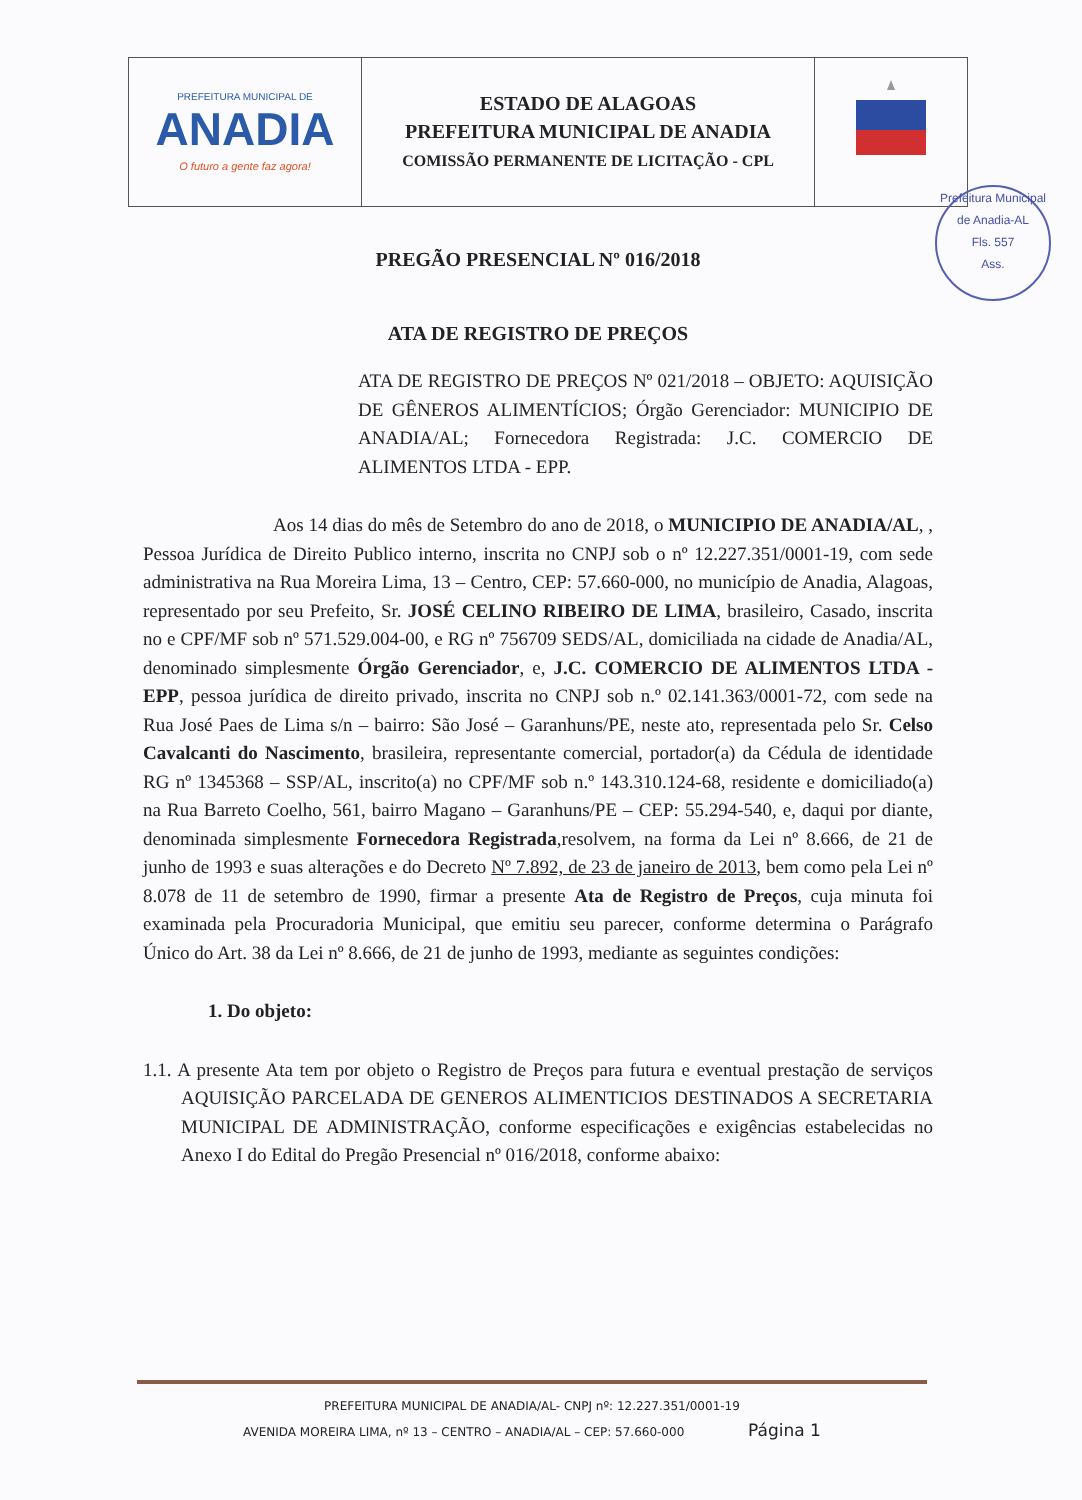| PREFEITURA MUNICIPAL DE ANADIA O futuro a gente faz agora! | ESTADO DE ALAGOAS PREFEITURA MUNICIPAL DE ANADIA COMISSÃO PERMANENTE DE LICITAÇÃO - CPL | |
Prefeitura Municipal de Anadia-AL
Fls. 557
Ass.
PREGÃO PRESENCIAL Nº 016/2018
ATA DE REGISTRO DE PREÇOS
ATA DE REGISTRO DE PREÇOS Nº 021/2018 – OBJETO: AQUISIÇÃO DE GÊNEROS ALIMENTÍCIOS; Órgão Gerenciador: MUNICIPIO DE ANADIA/AL; Fornecedora Registrada: J.C. COMERCIO DE ALIMENTOS LTDA - EPP.
Aos 14 dias do mês de Setembro do ano de 2018, o MUNICIPIO DE ANADIA/AL, , Pessoa Jurídica de Direito Publico interno, inscrita no CNPJ sob o nº 12.227.351/0001-19, com sede administrativa na Rua Moreira Lima, 13 – Centro, CEP: 57.660-000, no município de Anadia, Alagoas, representado por seu Prefeito, Sr. JOSÉ CELINO RIBEIRO DE LIMA, brasileiro, Casado, inscrita no e CPF/MF sob nº 571.529.004-00, e RG nº 756709 SEDS/AL, domiciliada na cidade de Anadia/AL, denominado simplesmente Órgão Gerenciador, e, J.C. COMERCIO DE ALIMENTOS LTDA - EPP, pessoa jurídica de direito privado, inscrita no CNPJ sob n.º 02.141.363/0001-72, com sede na Rua José Paes de Lima s/n – bairro: São José – Garanhuns/PE, neste ato, representada pelo Sr. Celso Cavalcanti do Nascimento, brasileira, representante comercial, portador(a) da Cédula de identidade RG nº 1345368 – SSP/AL, inscrito(a) no CPF/MF sob n.º 143.310.124-68, residente e domiciliado(a) na Rua Barreto Coelho, 561, bairro Magano – Garanhuns/PE – CEP: 55.294-540, e, daqui por diante, denominada simplesmente Fornecedora Registrada,resolvem, na forma da Lei nº 8.666, de 21 de junho de 1993 e suas alterações e do Decreto Nº 7.892, de 23 de janeiro de 2013, bem como pela Lei nº 8.078 de 11 de setembro de 1990, firmar a presente Ata de Registro de Preços, cuja minuta foi examinada pela Procuradoria Municipal, que emitiu seu parecer, conforme determina o Parágrafo Único do Art. 38 da Lei nº 8.666, de 21 de junho de 1993, mediante as seguintes condições:
1. Do objeto:
1.1. A presente Ata tem por objeto o Registro de Preços para futura e eventual prestação de serviços AQUISIÇÃO PARCELADA DE GENEROS ALIMENTICIOS DESTINADOS A SECRETARIA MUNICIPAL DE ADMINISTRAÇÃO, conforme especificações e exigências estabelecidas no Anexo I do Edital do Pregão Presencial nº 016/2018, conforme abaixo:
PREFEITURA MUNICIPAL DE ANADIA/AL- CNPJ nº: 12.227.351/0001-19
AVENIDA MOREIRA LIMA, nº 13 – CENTRO – ANADIA/AL – CEP: 57.660-000 Página 1